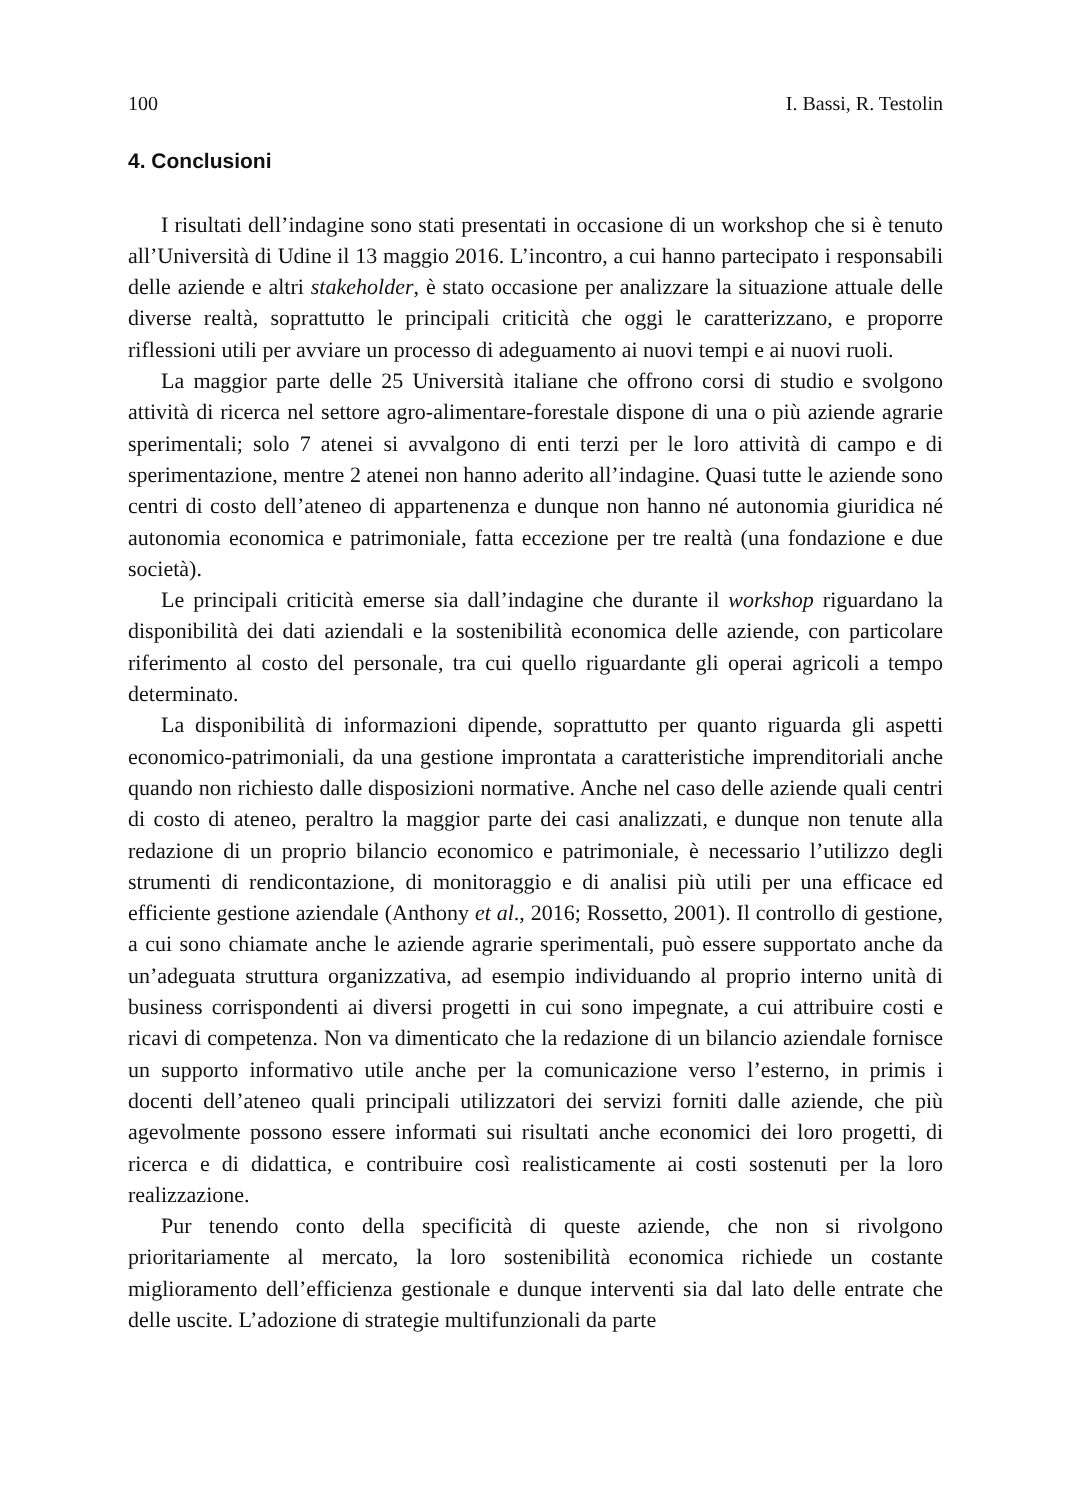100 I. Bassi, R. Testolin
4. Conclusioni
I risultati dell’indagine sono stati presentati in occasione di un workshop che si è tenuto all’Università di Udine il 13 maggio 2016. L’incontro, a cui hanno partecipato i responsabili delle aziende e altri stakeholder, è stato occasione per analizzare la situazione attuale delle diverse realtà, soprattutto le principali criticità che oggi le caratterizzano, e proporre riflessioni utili per avviare un processo di adeguamento ai nuovi tempi e ai nuovi ruoli.
La maggior parte delle 25 Università italiane che offrono corsi di studio e svolgono attività di ricerca nel settore agro-alimentare-forestale dispone di una o più aziende agrarie sperimentali; solo 7 atenei si avvalgono di enti terzi per le loro attività di campo e di sperimentazione, mentre 2 atenei non hanno aderito all’indagine. Quasi tutte le aziende sono centri di costo dell’ateneo di appartenenza e dunque non hanno né autonomia giuridica né autonomia economica e patrimoniale, fatta eccezione per tre realtà (una fondazione e due società).
Le principali criticità emerse sia dall’indagine che durante il workshop riguardano la disponibilità dei dati aziendali e la sostenibilità economica delle aziende, con particolare riferimento al costo del personale, tra cui quello riguardante gli operai agricoli a tempo determinato.
La disponibilità di informazioni dipende, soprattutto per quanto riguarda gli aspetti economico-patrimoniali, da una gestione improntata a caratteristiche imprenditoriali anche quando non richiesto dalle disposizioni normative. Anche nel caso delle aziende quali centri di costo di ateneo, peraltro la maggior parte dei casi analizzati, e dunque non tenute alla redazione di un proprio bilancio economico e patrimoniale, è necessario l’utilizzo degli strumenti di rendicontazione, di monitoraggio e di analisi più utili per una efficace ed efficiente gestione aziendale (Anthony et al., 2016; Rossetto, 2001). Il controllo di gestione, a cui sono chiamate anche le aziende agrarie sperimentali, può essere supportato anche da un’adeguata struttura organizzativa, ad esempio individuando al proprio interno unità di business corrispondenti ai diversi progetti in cui sono impegnate, a cui attribuire costi e ricavi di competenza. Non va dimenticato che la redazione di un bilancio aziendale fornisce un supporto informativo utile anche per la comunicazione verso l’esterno, in primis i docenti dell’ateneo quali principali utilizzatori dei servizi forniti dalle aziende, che più agevolmente possono essere informati sui risultati anche economici dei loro progetti, di ricerca e di didattica, e contribuire così realisticamente ai costi sostenuti per la loro realizzazione.
Pur tenendo conto della specificità di queste aziende, che non si rivolgono prioritariamente al mercato, la loro sostenibilità economica richiede un costante miglioramento dell’efficienza gestionale e dunque interventi sia dal lato delle entrate che delle uscite. L’adozione di strategie multifunzionali da parte